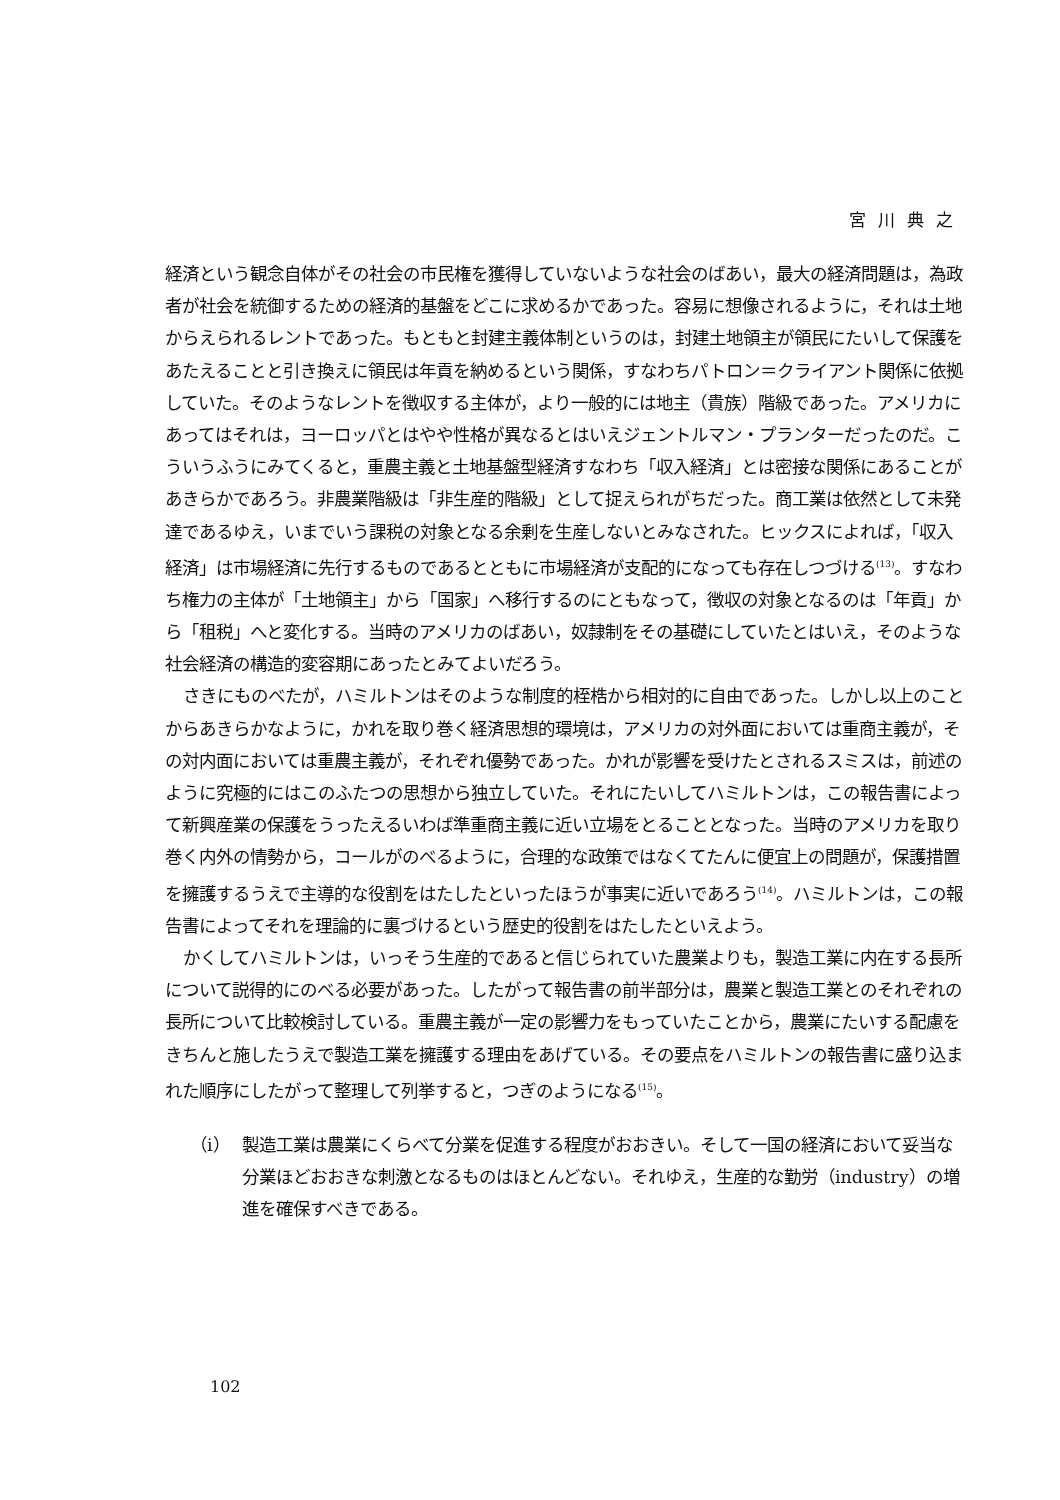宮川典之
経済という観念自体がその社会の市民権を獲得していないような社会のばあい，最大の経済問題は，為政者が社会を統御するための経済的基盤をどこに求めるかであった。容易に想像されるように，それは土地からえられるレントであった。もともと封建主義体制というのは，封建土地領主が領民にたいして保護をあたえることと引き換えに領民は年貢を納めるという関係，すなわちパトロン＝クライアント関係に依拠していた。そのようなレントを徴収する主体が，より一般的には地主（貴族）階級であった。アメリカにあってはそれは，ヨーロッパとはやや性格が異なるとはいえジェントルマン・プランターだったのだ。こういうふうにみてくると，重農主義と土地基盤型経済すなわち「収入経済」とは密接な関係にあることがあきらかであろう。非農業階級は「非生産的階級」として捉えられがちだった。商工業は依然として未発達であるゆえ，いまでいう課税の対象となる余剰を生産しないとみなされた。ヒックスによれば，「収入経済」は市場経済に先行するものであるとともに市場経済が支配的になっても存在しつづける<sup>(13)</sup>。すなわち権力の主体が「土地領主」から「国家」へ移行するのにともなって，徴収の対象となるのは「年貢」から「租税」へと変化する。当時のアメリカのばあい，奴隷制をその基礎にしていたとはいえ，そのような社会経済の構造的変容期にあったとみてよいだろう。
さきにものべたが，ハミルトンはそのような制度的桎梏から相対的に自由であった。しかし以上のことからあきらかなように，かれを取り巻く経済思想的環境は，アメリカの対外面においては重商主義が，その対内面においては重農主義が，それぞれ優勢であった。かれが影響を受けたとされるスミスは，前述のように究極的にはこのふたつの思想から独立していた。それにたいしてハミルトンは，この報告書によって新興産業の保護をうったえるいわば準重商主義に近い立場をとることとなった。当時のアメリカを取り巻く内外の情勢から，コールがのべるように，合理的な政策ではなくてたんに便宜上の問題が，保護措置を擁護するうえで主導的な役割をはたしたといったほうが事実に近いであろう<sup>(14)</sup>。ハミルトンは，この報告書によってそれを理論的に裏づけるという歴史的役割をはたしたといえよう。
かくしてハミルトンは，いっそう生産的であると信じられていた農業よりも，製造工業に内在する長所について説得的にのべる必要があった。したがって報告書の前半部分は，農業と製造工業とのそれぞれの長所について比較検討している。重農主義が一定の影響力をもっていたことから，農業にたいする配慮をきちんと施したうえで製造工業を擁護する理由をあげている。その要点をハミルトンの報告書に盛り込まれた順序にしたがって整理して列挙すると，つぎのようになる<sup>(15)</sup>。
（i） 製造工業は農業にくらべて分業を促進する程度がおおきい。そして一国の経済において妥当な分業ほどおおきな刺激となるものはほとんどない。それゆえ，生産的な勤労（industry）の増進を確保すべきである。
102